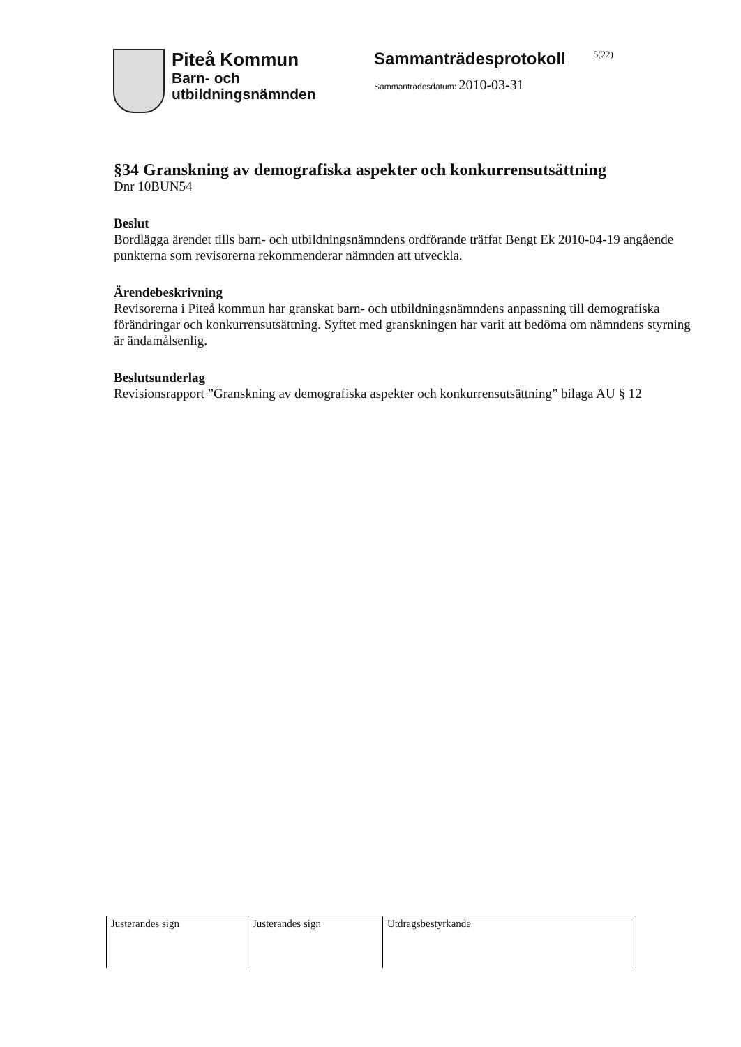Piteå Kommun
Barn- och
utbildningsnämnden
Sammanträdesprotokoll
Sammanträdesdatum: 2010-03-31
5(22)
§34 Granskning av demografiska aspekter och konkurrensutsättning
Dnr 10BUN54
Beslut
Bordlägga ärendet tills barn- och utbildningsnämndens ordförande träffat Bengt Ek 2010-04-19 angående punkterna som revisorerna rekommenderar nämnden att utveckla.
Ärendebeskrivning
Revisorerna i Piteå kommun har granskat barn- och utbildningsnämndens anpassning till demografiska förändringar och konkurrensutsättning. Syftet med granskningen har varit att bedöma om nämndens styrning är ändamålsenlig.
Beslutsunderlag
Revisionsrapport ”Granskning av demografiska aspekter och konkurrensutsättning” bilaga AU § 12
| Justerandes sign | Justerandes sign | Utdragsbestyrkande |